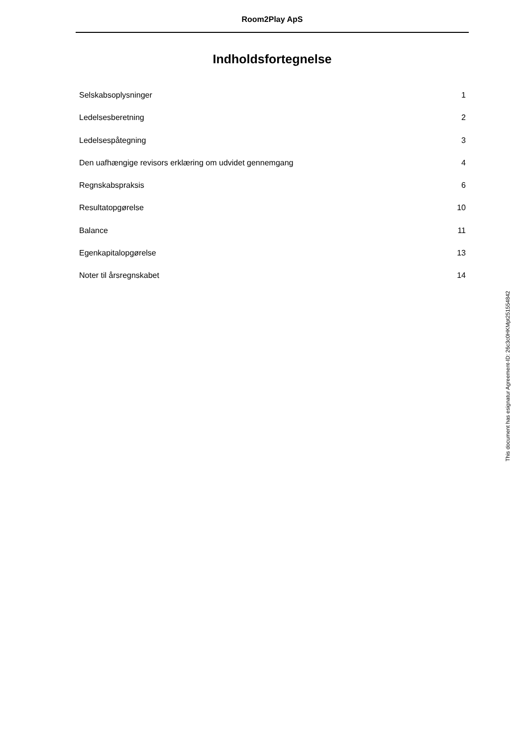Room2Play ApS
Indholdsfortegnelse
Selskabsoplysninger 1
Ledelsesberetning 2
Ledelsespåtegning 3
Den uafhængige revisors erklæring om udvidet gennemgang 4
Regnskabspraksis 6
Resultatopgørelse 10
Balance 11
Egenkapitalopgørelse 13
Noter til årsregnskabet 14
This document has esignatur Agreement-ID: 26c3c0HKMpt251554842